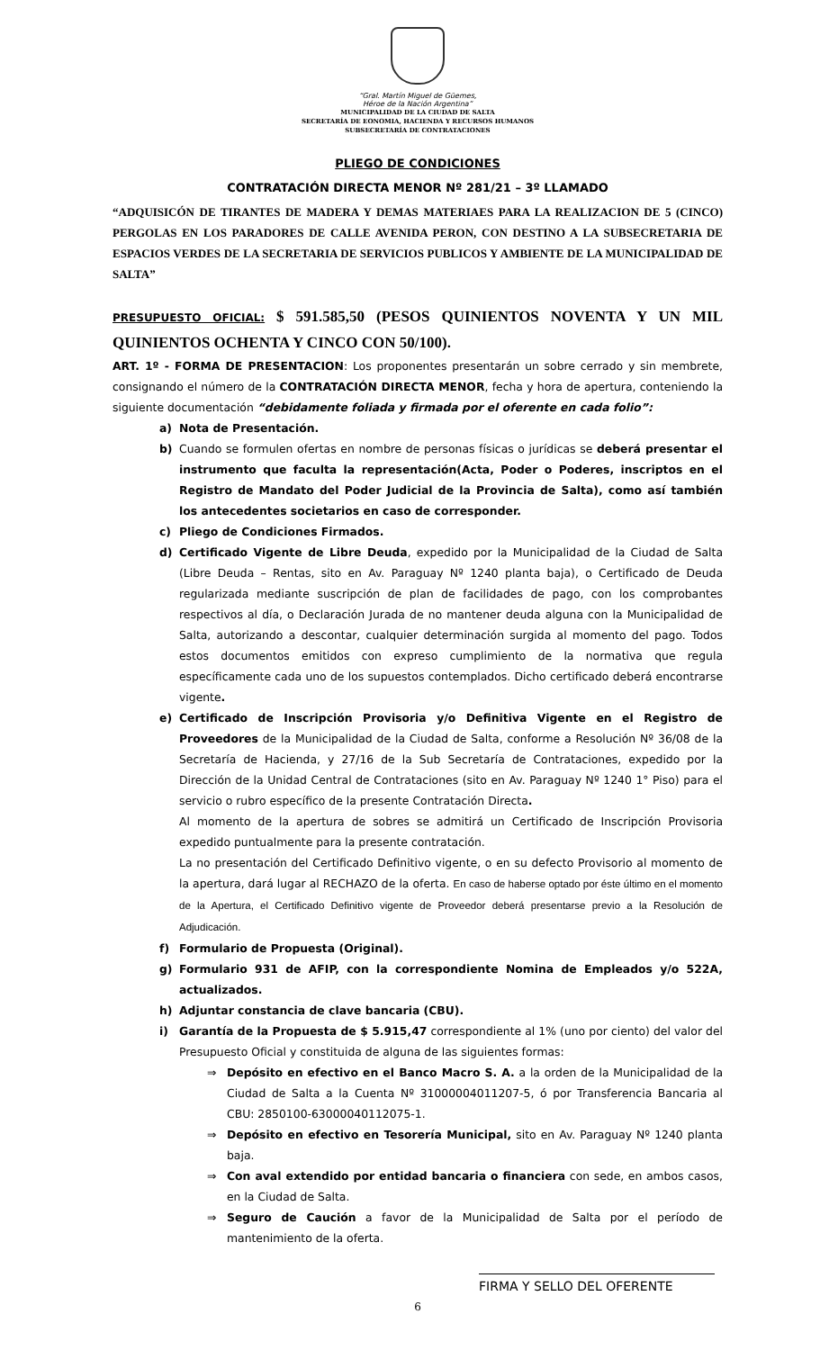“Gral. Martín Miguel de Güemes,
Héroe de la Nación Argentina”
MUNICIPALIDAD DE LA CIUDAD DE SALTA
SECRETARÍA DE EONOMIA, HACIENDA Y RECURSOS HUMANOS
SUBSECRETARÍA DE CONTRATACIONES
PLIEGO DE CONDICIONES
CONTRATACIÓN DIRECTA MENOR Nº 281/21 – 3º LLAMADO
“ADQUISICÓN DE TIRANTES DE MADERA Y DEMAS MATERIAES PARA LA REALIZACION DE 5 (CINCO) PERGOLAS EN LOS PARADORES DE CALLE AVENIDA PERON, CON DESTINO A LA SUBSECRETARIA DE ESPACIOS VERDES DE LA SECRETARIA DE SERVICIOS PUBLICOS Y AMBIENTE DE LA MUNICIPALIDAD DE SALTA”
PRESUPUESTO OFICIAL: $ 591.585,50 (PESOS QUINIENTOS NOVENTA Y UN MIL QUINIENTOS OCHENTA Y CINCO CON 50/100).
ART. 1º - FORMA DE PRESENTACION: Los proponentes presentarán un sobre cerrado y sin membrete, consignando el número de la CONTRATACIÓN DIRECTA MENOR, fecha y hora de apertura, conteniendo la siguiente documentación “debidamente foliada y firmada por el oferente en cada folio”:
a) Nota de Presentación.
b) Cuando se formulen ofertas en nombre de personas físicas o jurídicas se deberá presentar el instrumento que faculta la representación(Acta, Poder o Poderes, inscriptos en el Registro de Mandato del Poder Judicial de la Provincia de Salta), como así también los antecedentes societarios en caso de corresponder.
c) Pliego de Condiciones Firmados.
d) Certificado Vigente de Libre Deuda, expedido por la Municipalidad de la Ciudad de Salta (Libre Deuda – Rentas, sito en Av. Paraguay Nº 1240 planta baja), o Certificado de Deuda regularizada mediante suscripción de plan de facilidades de pago, con los comprobantes respectivos al día, o Declaración Jurada de no mantener deuda alguna con la Municipalidad de Salta, autorizando a descontar, cualquier determinación surgida al momento del pago. Todos estos documentos emitidos con expreso cumplimiento de la normativa que regula específicamente cada uno de los supuestos contemplados. Dicho certificado deberá encontrarse vigente.
e) Certificado de Inscripción Provisoria y/o Definitiva Vigente en el Registro de Proveedores de la Municipalidad de la Ciudad de Salta, conforme a Resolución Nº 36/08 de la Secretaría de Hacienda, y 27/16 de la Sub Secretaría de Contrataciones, expedido por la Dirección de la Unidad Central de Contrataciones (sito en Av. Paraguay Nº 1240 1° Piso) para el servicio o rubro específico de la presente Contratación Directa.
Al momento de la apertura de sobres se admitirá un Certificado de Inscripción Provisoria expedido puntualmente para la presente contratación.
La no presentación del Certificado Definitivo vigente, o en su defecto Provisorio al momento de la apertura, dará lugar al RECHAZO de la oferta. En caso de haberse optado por éste último en el momento de la Apertura, el Certificado Definitivo vigente de Proveedor deberá presentarse previo a la Resolución de Adjudicación.
f) Formulario de Propuesta (Original).
g) Formulario 931 de AFIP, con la correspondiente Nomina de Empleados y/o 522A, actualizados.
h) Adjuntar constancia de clave bancaria (CBU).
i) Garantía de la Propuesta de $ 5.915,47 correspondiente al 1% (uno por ciento) del valor del Presupuesto Oficial y constituida de alguna de las siguientes formas:
⇒ Depósito en efectivo en el Banco Macro S. A. a la orden de la Municipalidad de la Ciudad de Salta a la Cuenta Nº 31000004011207-5, ó por Transferencia Bancaria al CBU: 2850100-63000040112075-1.
⇒ Depósito en efectivo en Tesorería Municipal, sito en Av. Paraguay Nº 1240 planta baja.
⇒ Con aval extendido por entidad bancaria o financiera con sede, en ambos casos, en la Ciudad de Salta.
⇒ Seguro de Caución a favor de la Municipalidad de Salta por el período de mantenimiento de la oferta.
FIRMA Y SELLO DEL OFERENTE
6